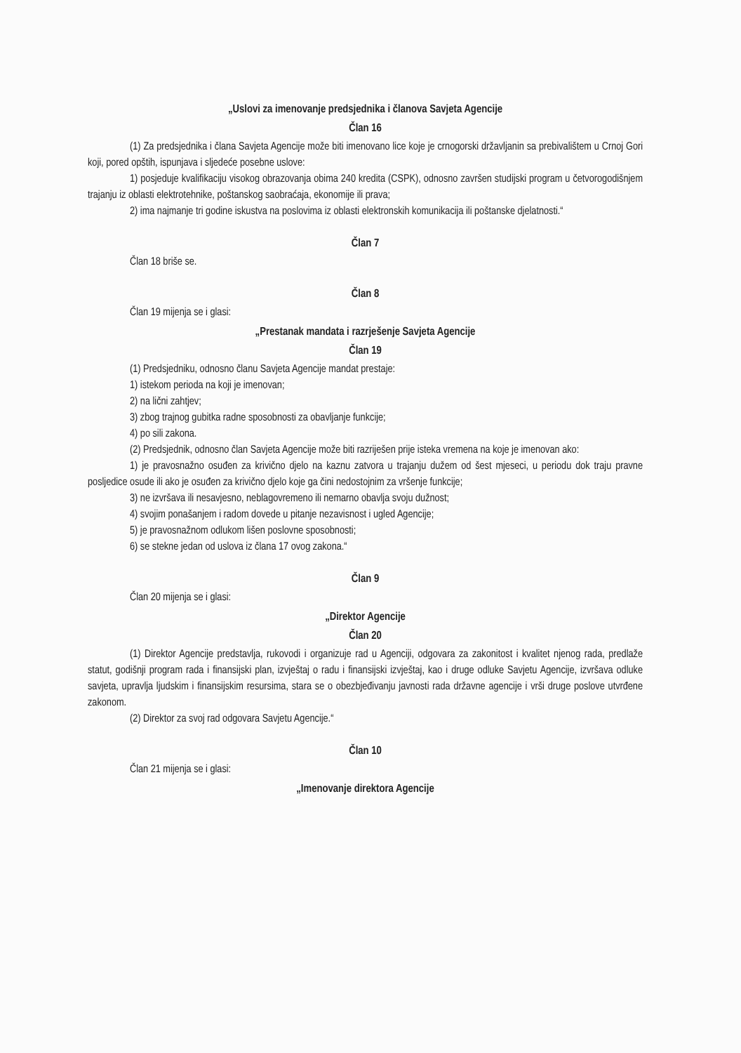„Uslovi za imenovanje predsjednika i članova Savjeta Agencije
Član 16
(1) Za predsjednika i člana Savjeta Agencije može biti imenovano lice koje je crnogorski državljanin sa prebivalištem u Crnoj Gori koji, pored opštih, ispunjava i sljedeće posebne uslove:
1) posjeduje kvalifikaciju visokog obrazovanja obima 240 kredita (CSPK), odnosno završen studijski program u četvorogodišnjem trajanju iz oblasti elektrotehnike, poštanskog saobraćaja, ekonomije ili prava;
2) ima najmanje tri godine iskustva na poslovima iz oblasti elektronskih komunikacija ili poštanske djelatnosti.“
Član 7
Član 18 briše se.
Član 8
Član 19 mijenja se i glasi:
„Prestanak mandata i razrješenje Savjeta Agencije
Član 19
(1) Predsjedniku, odnosno članu Savjeta Agencije mandat prestaje:
1) istekom perioda na koji je imenovan;
2) na lični zahtjev;
3) zbog trajnog gubitka radne sposobnosti za obavljanje funkcije;
4) po sili zakona.
(2) Predsjednik, odnosno član Savjeta Agencije može biti razriješen prije isteka vremena na koje je imenovan ako:
1) je pravosnažno osuđen za krivično djelo na kaznu zatvora u trajanju dužem od šest mjeseci, u periodu dok traju pravne posljedice osude ili ako je osuđen za krivično djelo koje ga čini nedostojnim za vršenje funkcije;
3) ne izvršava ili nesavjesno, neblagovremeno ili nemarno obavlja svoju dužnost;
4) svojim ponašanjem i radom dovede u pitanje nezavisnost i ugled Agencije;
5) je pravosnažnom odlukom lišen poslovne sposobnosti;
6) se stekne jedan od uslova iz člana 17 ovog zakona.“
Član 9
Član 20 mijenja se i glasi:
„Direktor Agencije
Član 20
(1) Direktor Agencije predstavlja, rukovodi i organizuje rad u Agenciji, odgovara za zakonitost i kvalitet njenog rada, predlaže statut, godišnji program rada i finansijski plan, izvještaj o radu i finansijski izvještaj, kao i druge odluke Savjetu Agencije, izvršava odluke savjeta, upravlja ljudskim i finansijskim resursima, stara se o obezbjeđivanju javnosti rada državne agencije i vrši druge poslove utvrđene zakonom.
(2) Direktor za svoj rad odgovara Savjetu Agencije.“
Član 10
Član 21 mijenja se i glasi:
„Imenovanje direktora Agencije